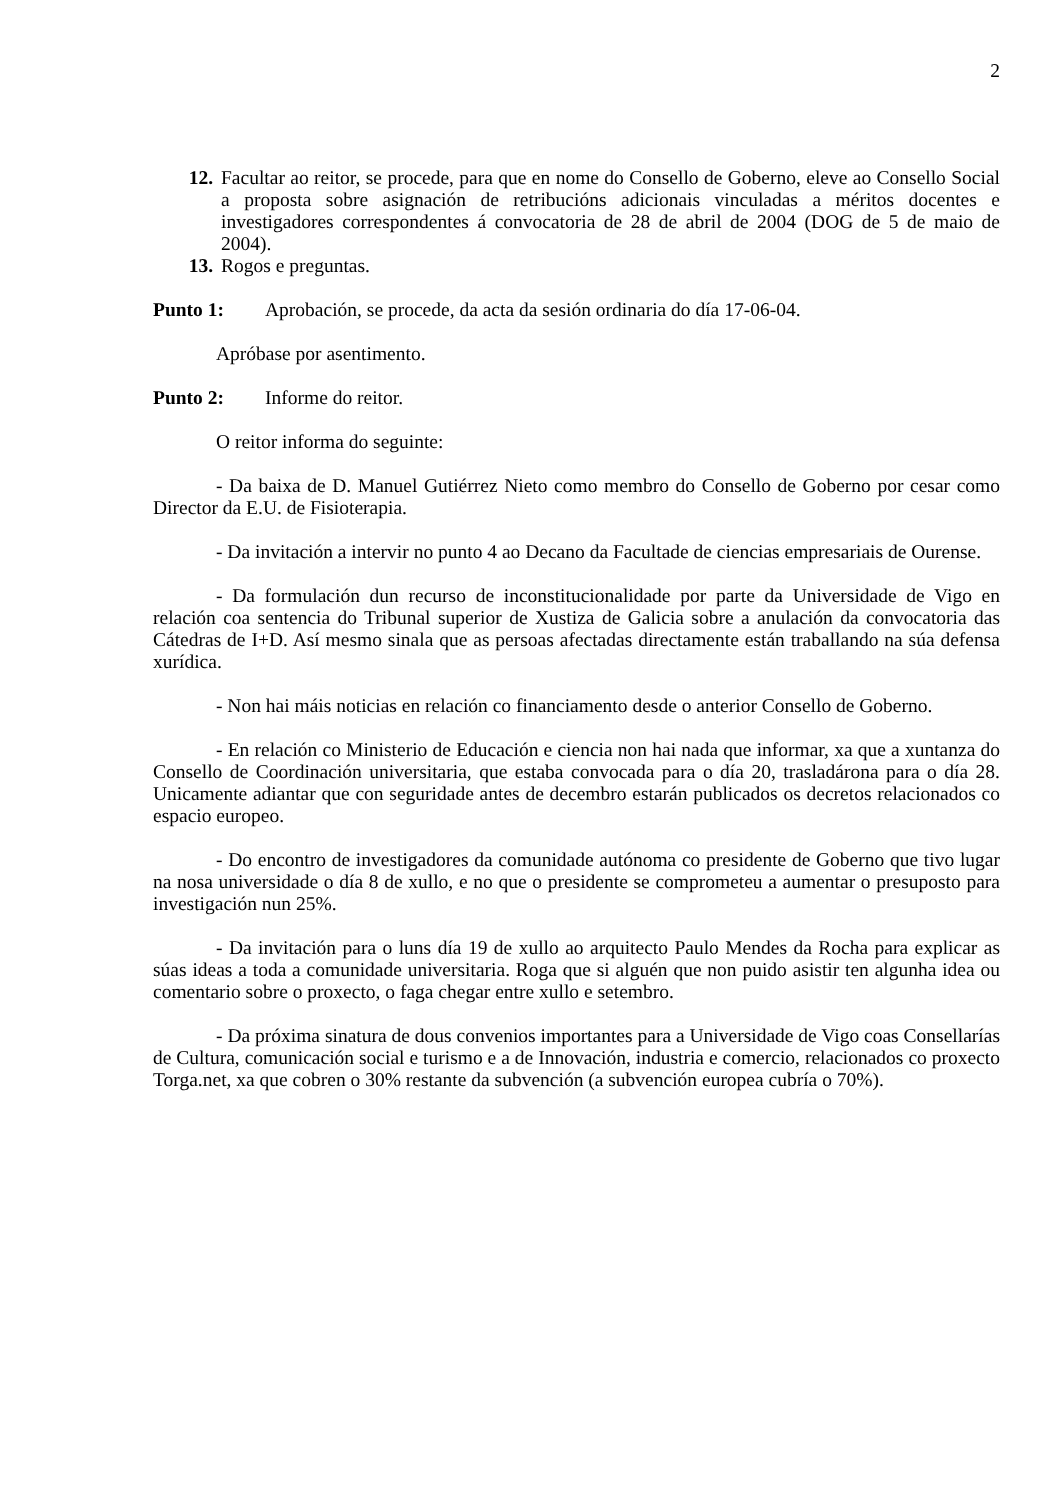2
12. Facultar ao reitor, se procede, para que en nome do Consello de Goberno, eleve ao Consello Social a proposta sobre asignación de retribucións adicionais vinculadas a méritos docentes e investigadores correspondentes á convocatoria de 28 de abril de 2004 (DOG de 5 de maio de 2004).
13. Rogos e preguntas.
Punto 1: Aprobación, se procede, da acta da sesión ordinaria do día 17-06-04.
Apróbase por asentimento.
Punto 2: Informe do reitor.
O reitor informa do seguinte:
- Da baixa de D. Manuel Gutiérrez Nieto como membro do Consello de Goberno por cesar como Director da E.U. de Fisioterapia.
- Da invitación a intervir no punto 4 ao Decano da Facultade de ciencias empresariais de Ourense.
- Da formulación dun recurso de inconstitucionalidade por parte da Universidade de Vigo en relación coa sentencia do Tribunal superior de Xustiza de Galicia sobre a anulación da convocatoria das Cátedras de I+D. Así mesmo sinala que as persoas afectadas directamente están traballando na súa defensa xurídica.
- Non hai máis noticias en relación co financiamento desde o anterior Consello de Goberno.
- En relación co Ministerio de Educación e ciencia non hai nada que informar, xa que a xuntanza do Consello de Coordinación universitaria, que estaba convocada para o día 20, trasladárona para o día 28. Unicamente adiantar que con seguridade antes de decembro estarán publicados os decretos relacionados co espacio europeo.
- Do encontro de investigadores da comunidade autónoma co presidente de Goberno que tivo lugar na nosa universidade o día 8 de xullo, e no que o presidente se comprometeu a aumentar o presuposto para investigación nun 25%.
- Da invitación para o luns día 19 de xullo ao arquitecto Paulo Mendes da Rocha para explicar as súas ideas a toda a comunidade universitaria. Roga que si alguén que non puido asistir ten algunha idea ou comentario sobre o proxecto, o faga chegar entre xullo e setembro.
- Da próxima sinatura de dous convenios importantes para a Universidade de Vigo coas Consellarías de Cultura, comunicación social e turismo e a de Innovación, industria e comercio, relacionados co proxecto Torga.net, xa que cobren o 30% restante da subvención (a subvención europea cubría o 70%).